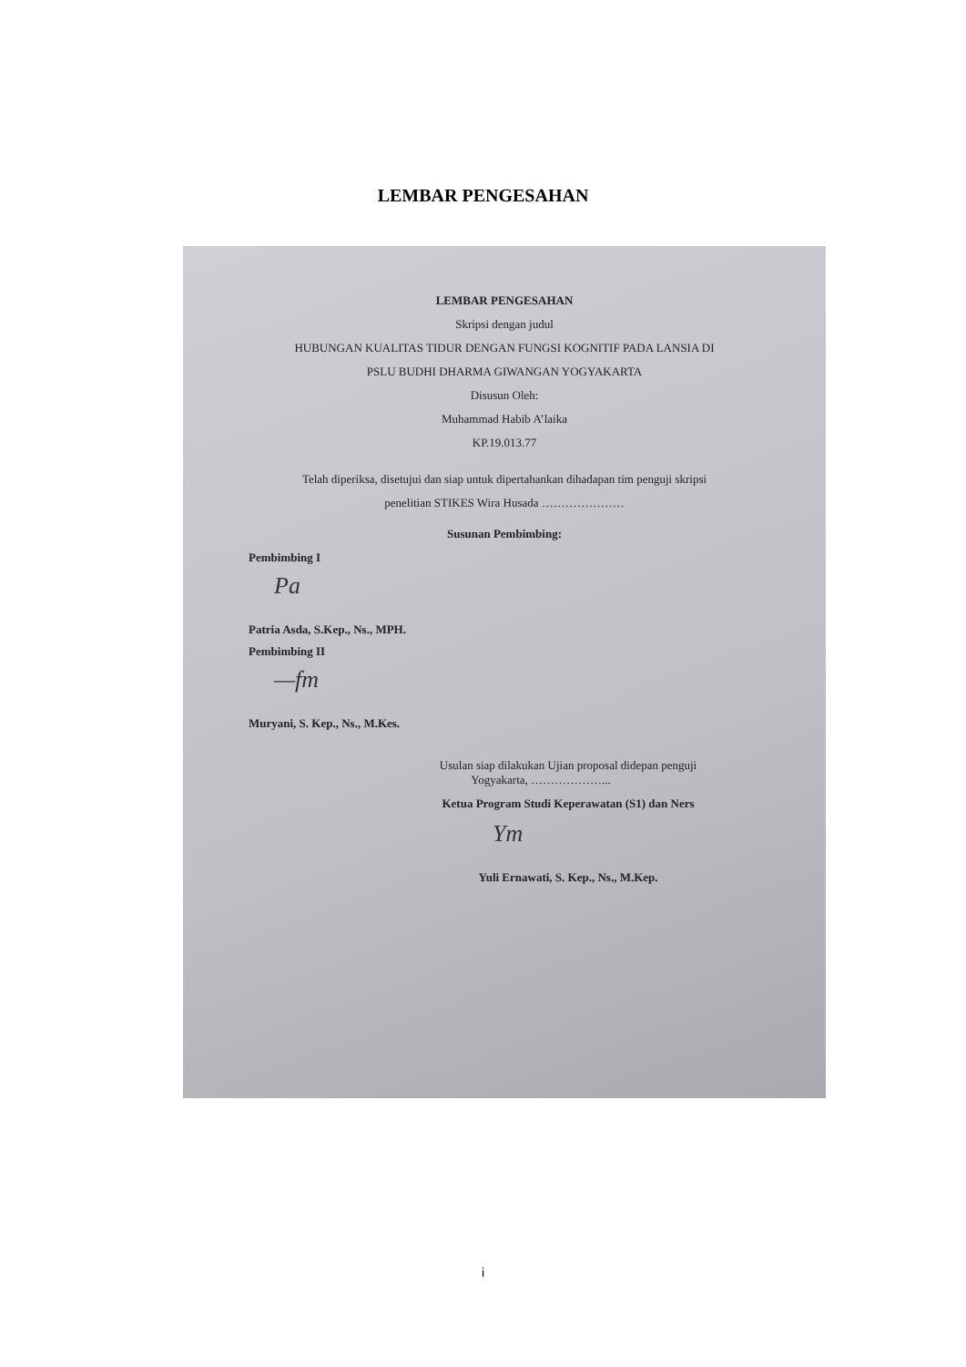LEMBAR PENGESAHAN
LEMBAR PENGESAHAN
Skripsi dengan judul
HUBUNGAN KUALITAS TIDUR DENGAN FUNGSI KOGNITIF PADA LANSIA DI
PSLU BUDHI DHARMA GIWANGAN YOGYAKARTA
Disusun Oleh:
Muhammad Habib A’laika
KP.19.013.77
Telah diperiksa, disetujui dan siap untuk dipertahankan dihadapan tim penguji skripsi
penelitian STIKES Wira Husada …………………
Susunan Pembimbing:
Pembimbing I
Pa
Patria Asda, S.Kep., Ns., MPH.
Pembimbing II
—fm
Muryani, S. Kep., Ns., M.Kes.
Usulan siap dilakukan Ujian proposal didepan penguji
Yogyakarta, ………………...
Ketua Program Studi Keperawatan (S1) dan Ners
Ym
Yuli Ernawati, S. Kep., Ns., M.Kep.
i